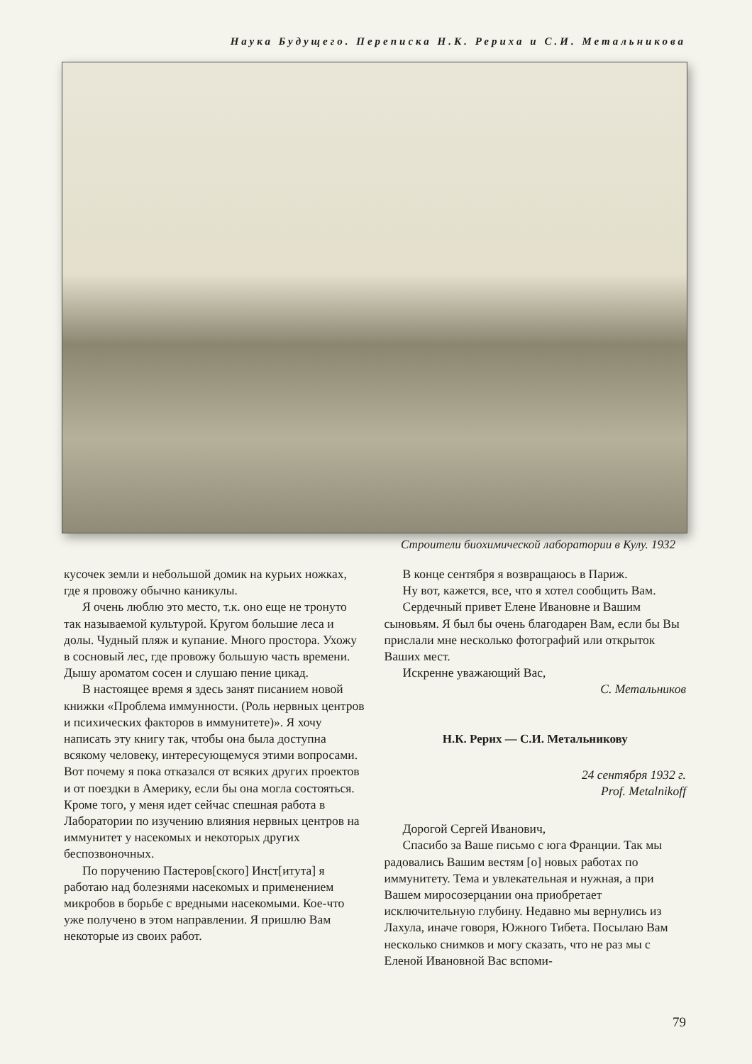Наука Будущего. Переписка Н.К. Рериха и С.И. Метальникова
Строители биохимической лаборатории в Кулу. 1932
кусочек земли и небольшой домик на курьих ножках, где я провожу обычно каникулы.
Я очень люблю это место, т.к. оно еще не тронуто так называемой культурой. Кругом большие леса и долы. Чудный пляж и купание. Много простора. Ухожу в сосновый лес, где провожу большую часть времени. Дышу ароматом сосен и слушаю пение цикад.
В настоящее время я здесь занят писанием новой книжки «Проблема иммунности. (Роль нервных центров и психических факторов в иммунитете)». Я хочу написать эту книгу так, чтобы она была доступна всякому человеку, интересующемуся этими вопросами. Вот почему я пока отказался от всяких других проектов и от поездки в Америку, если бы она могла состояться. Кроме того, у меня идет сейчас спешная работа в Лаборатории по изучению влияния нервных центров на иммунитет у насекомых и некоторых других беспозвоночных.
По поручению Пастеров[ского] Инст[итута] я работаю над болезнями насекомых и применением микробов в борьбе с вредными насекомыми. Кое-что уже получено в этом направлении. Я пришлю Вам некоторые из своих работ.
В конце сентября я возвращаюсь в Париж.
Ну вот, кажется, все, что я хотел сообщить Вам.
Сердечный привет Елене Ивановне и Вашим сыновьям. Я был бы очень благодарен Вам, если бы Вы прислали мне несколько фотографий или открыток Ваших мест.
Искренне уважающий Вас,
С. Метальников
Н.К. Рерих — С.И. Метальникову
24 сентября 1932 г.
Prof. Metalnikoff
Дорогой Сергей Иванович,
Спасибо за Ваше письмо с юга Франции. Так мы радовались Вашим вестям [о] новых работах по иммунитету. Тема и увлекательная и нужная, а при Вашем миросозерцании она приобретает исключительную глубину. Недавно мы вернулись из Лахула, иначе говоря, Южного Тибета. Посылаю Вам несколько снимков и могу сказать, что не раз мы с Еленой Ивановной Вас вспоми-
79